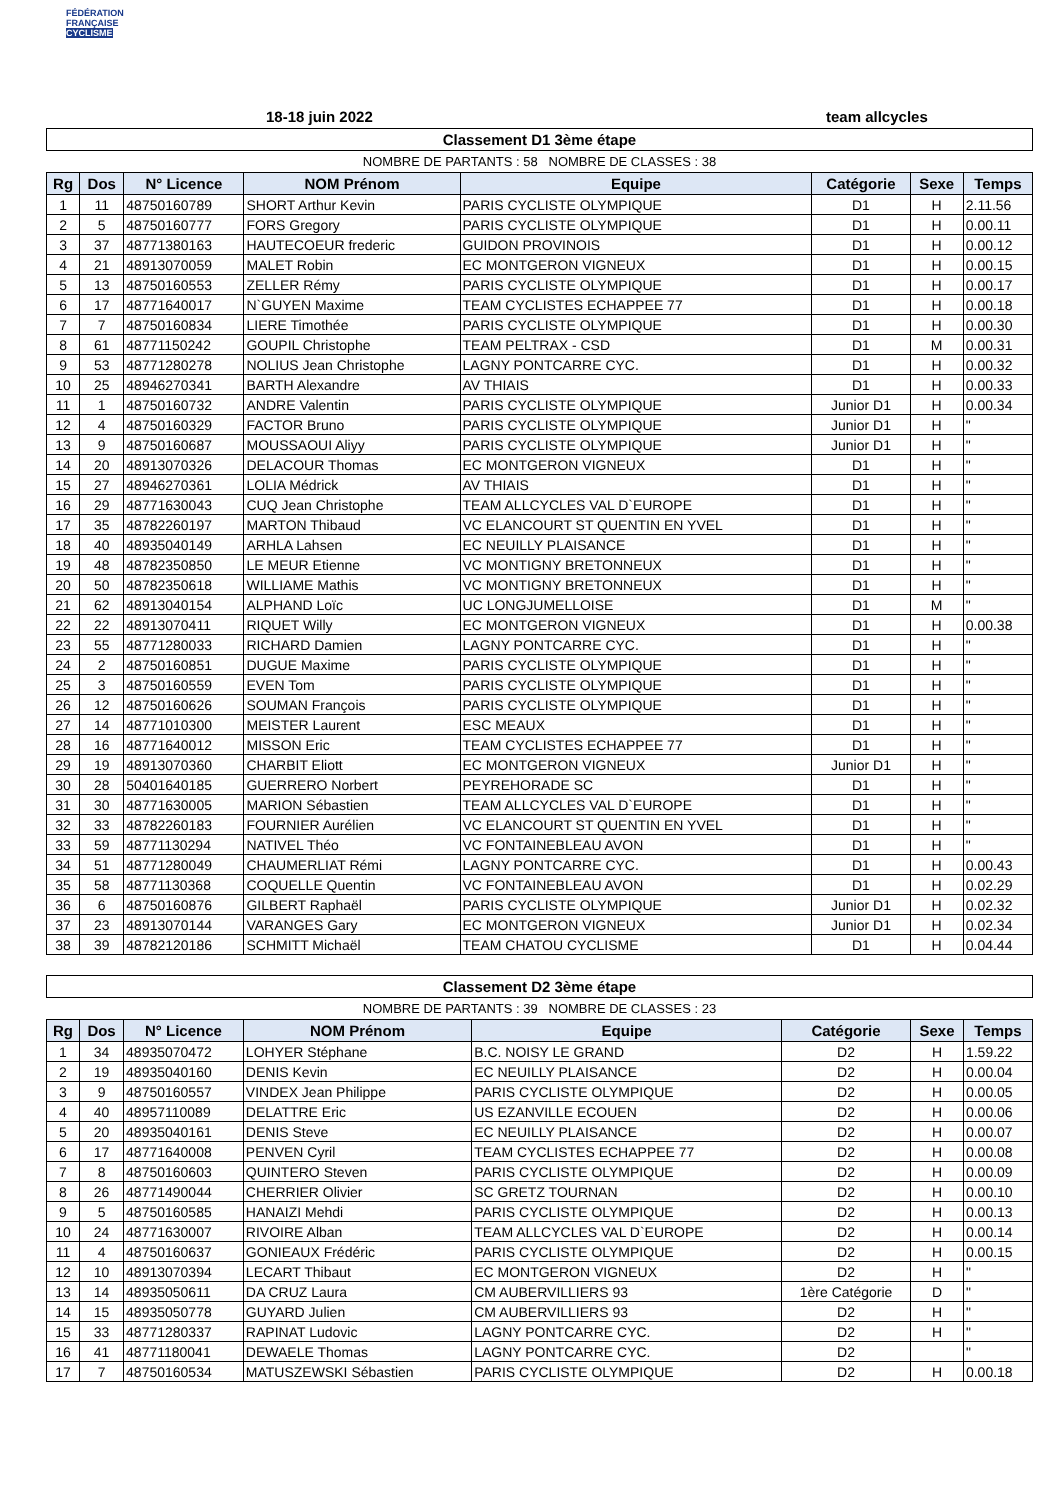FÉDÉRATION
FRANÇAISE
CYCLISME
18-18 juin 2022 team allcycles
Classement D1 3ème étape
NOMBRE DE PARTANTS : 58 NOMBRE DE CLASSES : 38
| Rg | Dos | N° Licence | NOM Prénom | Equipe | Catégorie | Sexe | Temps |
| --- | --- | --- | --- | --- | --- | --- | --- |
| 1 | 11 | 48750160789 | SHORT Arthur Kevin | PARIS CYCLISTE OLYMPIQUE | D1 | H | 2.11.56 |
| 2 | 5 | 48750160777 | FORS Gregory | PARIS CYCLISTE OLYMPIQUE | D1 | H | 0.00.11 |
| 3 | 37 | 48771380163 | HAUTECOEUR frederic | GUIDON PROVINOIS | D1 | H | 0.00.12 |
| 4 | 21 | 48913070059 | MALET Robin | EC MONTGERON VIGNEUX | D1 | H | 0.00.15 |
| 5 | 13 | 48750160553 | ZELLER Rémy | PARIS CYCLISTE OLYMPIQUE | D1 | H | 0.00.17 |
| 6 | 17 | 48771640017 | N`GUYEN Maxime | TEAM CYCLISTES ECHAPPEE 77 | D1 | H | 0.00.18 |
| 7 | 7 | 48750160834 | LIERE Timothée | PARIS CYCLISTE OLYMPIQUE | D1 | H | 0.00.30 |
| 8 | 61 | 48771150242 | GOUPIL Christophe | TEAM PELTRAX - CSD | D1 | M | 0.00.31 |
| 9 | 53 | 48771280278 | NOLIUS Jean Christophe | LAGNY PONTCARRE CYC. | D1 | H | 0.00.32 |
| 10 | 25 | 48946270341 | BARTH Alexandre | AV THIAIS | D1 | H | 0.00.33 |
| 11 | 1 | 48750160732 | ANDRE Valentin | PARIS CYCLISTE OLYMPIQUE | Junior D1 | H | 0.00.34 |
| 12 | 4 | 48750160329 | FACTOR Bruno | PARIS CYCLISTE OLYMPIQUE | Junior D1 | H | " |
| 13 | 9 | 48750160687 | MOUSSAOUI Aliyy | PARIS CYCLISTE OLYMPIQUE | Junior D1 | H | " |
| 14 | 20 | 48913070326 | DELACOUR Thomas | EC MONTGERON VIGNEUX | D1 | H | " |
| 15 | 27 | 48946270361 | LOLIA Médrick | AV THIAIS | D1 | H | " |
| 16 | 29 | 48771630043 | CUQ Jean Christophe | TEAM ALLCYCLES VAL D`EUROPE | D1 | H | " |
| 17 | 35 | 48782260197 | MARTON Thibaud | VC ELANCOURT ST QUENTIN EN YVEL | D1 | H | " |
| 18 | 40 | 48935040149 | ARHLA Lahsen | EC NEUILLY PLAISANCE | D1 | H | " |
| 19 | 48 | 48782350850 | LE MEUR Etienne | VC MONTIGNY BRETONNEUX | D1 | H | " |
| 20 | 50 | 48782350618 | WILLIAME Mathis | VC MONTIGNY BRETONNEUX | D1 | H | " |
| 21 | 62 | 48913040154 | ALPHAND Loïc | UC LONGJUMELLOISE | D1 | M | " |
| 22 | 22 | 48913070411 | RIQUET Willy | EC MONTGERON VIGNEUX | D1 | H | 0.00.38 |
| 23 | 55 | 48771280033 | RICHARD Damien | LAGNY PONTCARRE CYC. | D1 | H | " |
| 24 | 2 | 48750160851 | DUGUE Maxime | PARIS CYCLISTE OLYMPIQUE | D1 | H | " |
| 25 | 3 | 48750160559 | EVEN Tom | PARIS CYCLISTE OLYMPIQUE | D1 | H | " |
| 26 | 12 | 48750160626 | SOUMAN François | PARIS CYCLISTE OLYMPIQUE | D1 | H | " |
| 27 | 14 | 48771010300 | MEISTER Laurent | ESC MEAUX | D1 | H | " |
| 28 | 16 | 48771640012 | MISSON Eric | TEAM CYCLISTES ECHAPPEE 77 | D1 | H | " |
| 29 | 19 | 48913070360 | CHARBIT Eliott | EC MONTGERON VIGNEUX | Junior D1 | H | " |
| 30 | 28 | 50401640185 | GUERRERO Norbert | PEYREHORADE SC | D1 | H | " |
| 31 | 30 | 48771630005 | MARION Sébastien | TEAM ALLCYCLES VAL D`EUROPE | D1 | H | " |
| 32 | 33 | 48782260183 | FOURNIER Aurélien | VC ELANCOURT ST QUENTIN EN YVEL | D1 | H | " |
| 33 | 59 | 48771130294 | NATIVEL Théo | VC FONTAINEBLEAU AVON | D1 | H | " |
| 34 | 51 | 48771280049 | CHAUMERLIAT Rémi | LAGNY PONTCARRE CYC. | D1 | H | 0.00.43 |
| 35 | 58 | 48771130368 | COQUELLE Quentin | VC FONTAINEBLEAU AVON | D1 | H | 0.02.29 |
| 36 | 6 | 48750160876 | GILBERT Raphaël | PARIS CYCLISTE OLYMPIQUE | Junior D1 | H | 0.02.32 |
| 37 | 23 | 48913070144 | VARANGES Gary | EC MONTGERON VIGNEUX | Junior D1 | H | 0.02.34 |
| 38 | 39 | 48782120186 | SCHMITT Michaël | TEAM CHATOU CYCLISME | D1 | H | 0.04.44 |
Classement D2 3ème étape
NOMBRE DE PARTANTS : 39 NOMBRE DE CLASSES : 23
| Rg | Dos | N° Licence | NOM Prénom | Equipe | Catégorie | Sexe | Temps |
| --- | --- | --- | --- | --- | --- | --- | --- |
| 1 | 34 | 48935070472 | LOHYER Stéphane | B.C. NOISY LE GRAND | D2 | H | 1.59.22 |
| 2 | 19 | 48935040160 | DENIS Kevin | EC NEUILLY PLAISANCE | D2 | H | 0.00.04 |
| 3 | 9 | 48750160557 | VINDEX Jean Philippe | PARIS CYCLISTE OLYMPIQUE | D2 | H | 0.00.05 |
| 4 | 40 | 48957110089 | DELATTRE Eric | US EZANVILLE ECOUEN | D2 | H | 0.00.06 |
| 5 | 20 | 48935040161 | DENIS Steve | EC NEUILLY PLAISANCE | D2 | H | 0.00.07 |
| 6 | 17 | 48771640008 | PENVEN Cyril | TEAM CYCLISTES ECHAPPEE 77 | D2 | H | 0.00.08 |
| 7 | 8 | 48750160603 | QUINTERO Steven | PARIS CYCLISTE OLYMPIQUE | D2 | H | 0.00.09 |
| 8 | 26 | 48771490044 | CHERRIER Olivier | SC GRETZ TOURNAN | D2 | H | 0.00.10 |
| 9 | 5 | 48750160585 | HANAIZI Mehdi | PARIS CYCLISTE OLYMPIQUE | D2 | H | 0.00.13 |
| 10 | 24 | 48771630007 | RIVOIRE Alban | TEAM ALLCYCLES VAL D`EUROPE | D2 | H | 0.00.14 |
| 11 | 4 | 48750160637 | GONIEAUX Frédéric | PARIS CYCLISTE OLYMPIQUE | D2 | H | 0.00.15 |
| 12 | 10 | 48913070394 | LECART Thibaut | EC MONTGERON VIGNEUX | D2 | H | " |
| 13 | 14 | 48935050611 | DA CRUZ Laura | CM AUBERVILLIERS 93 | 1ère Catégorie | D | " |
| 14 | 15 | 48935050778 | GUYARD Julien | CM AUBERVILLIERS 93 | D2 | H | " |
| 15 | 33 | 48771280337 | RAPINAT Ludovic | LAGNY PONTCARRE CYC. | D2 | H | " |
| 16 | 41 | 48771180041 | DEWAELE Thomas | LAGNY PONTCARRE CYC. | D2 | | " |
| 17 | 7 | 48750160534 | MATUSZEWSKI Sébastien | PARIS CYCLISTE OLYMPIQUE | D2 | H | 0.00.18 |